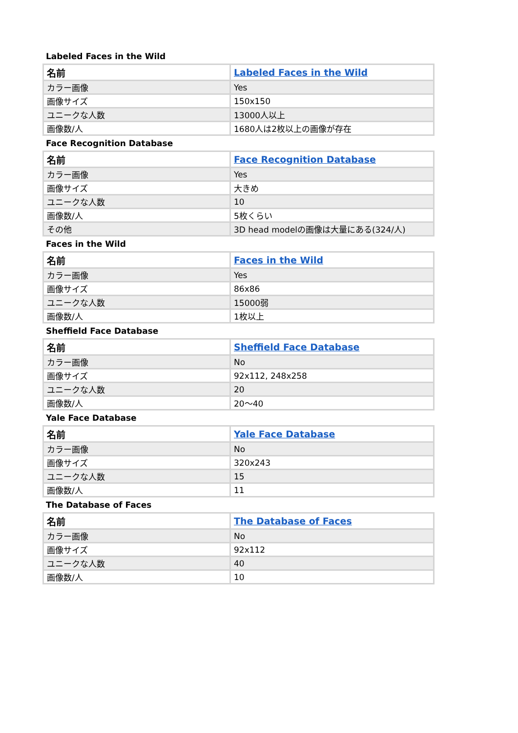Labeled Faces in the Wild
| 名前 | Labeled Faces in the Wild |
| --- | --- |
| カラー画像 | Yes |
| 画像サイズ | 150x150 |
| ユニークな人数 | 13000人以上 |
| 画像数/人 | 1680人は2枚以上の画像が存在 |
Face Recognition Database
| 名前 | Face Recognition Database |
| --- | --- |
| カラー画像 | Yes |
| 画像サイズ | 大きめ |
| ユニークな人数 | 10 |
| 画像数/人 | 5枚くらい |
| その他 | 3D head modelの画像は大量にある(324/人) |
Faces in the Wild
| 名前 | Faces in the Wild |
| --- | --- |
| カラー画像 | Yes |
| 画像サイズ | 86x86 |
| ユニークな人数 | 15000弱 |
| 画像数/人 | 1枚以上 |
Sheffield Face Database
| 名前 | Sheffield Face Database |
| --- | --- |
| カラー画像 | No |
| 画像サイズ | 92x112, 248x258 |
| ユニークな人数 | 20 |
| 画像数/人 | 20〜40 |
Yale Face Database
| 名前 | Yale Face Database |
| --- | --- |
| カラー画像 | No |
| 画像サイズ | 320x243 |
| ユニークな人数 | 15 |
| 画像数/人 | 11 |
The Database of Faces
| 名前 | The Database of Faces |
| --- | --- |
| カラー画像 | No |
| 画像サイズ | 92x112 |
| ユニークな人数 | 40 |
| 画像数/人 | 10 |